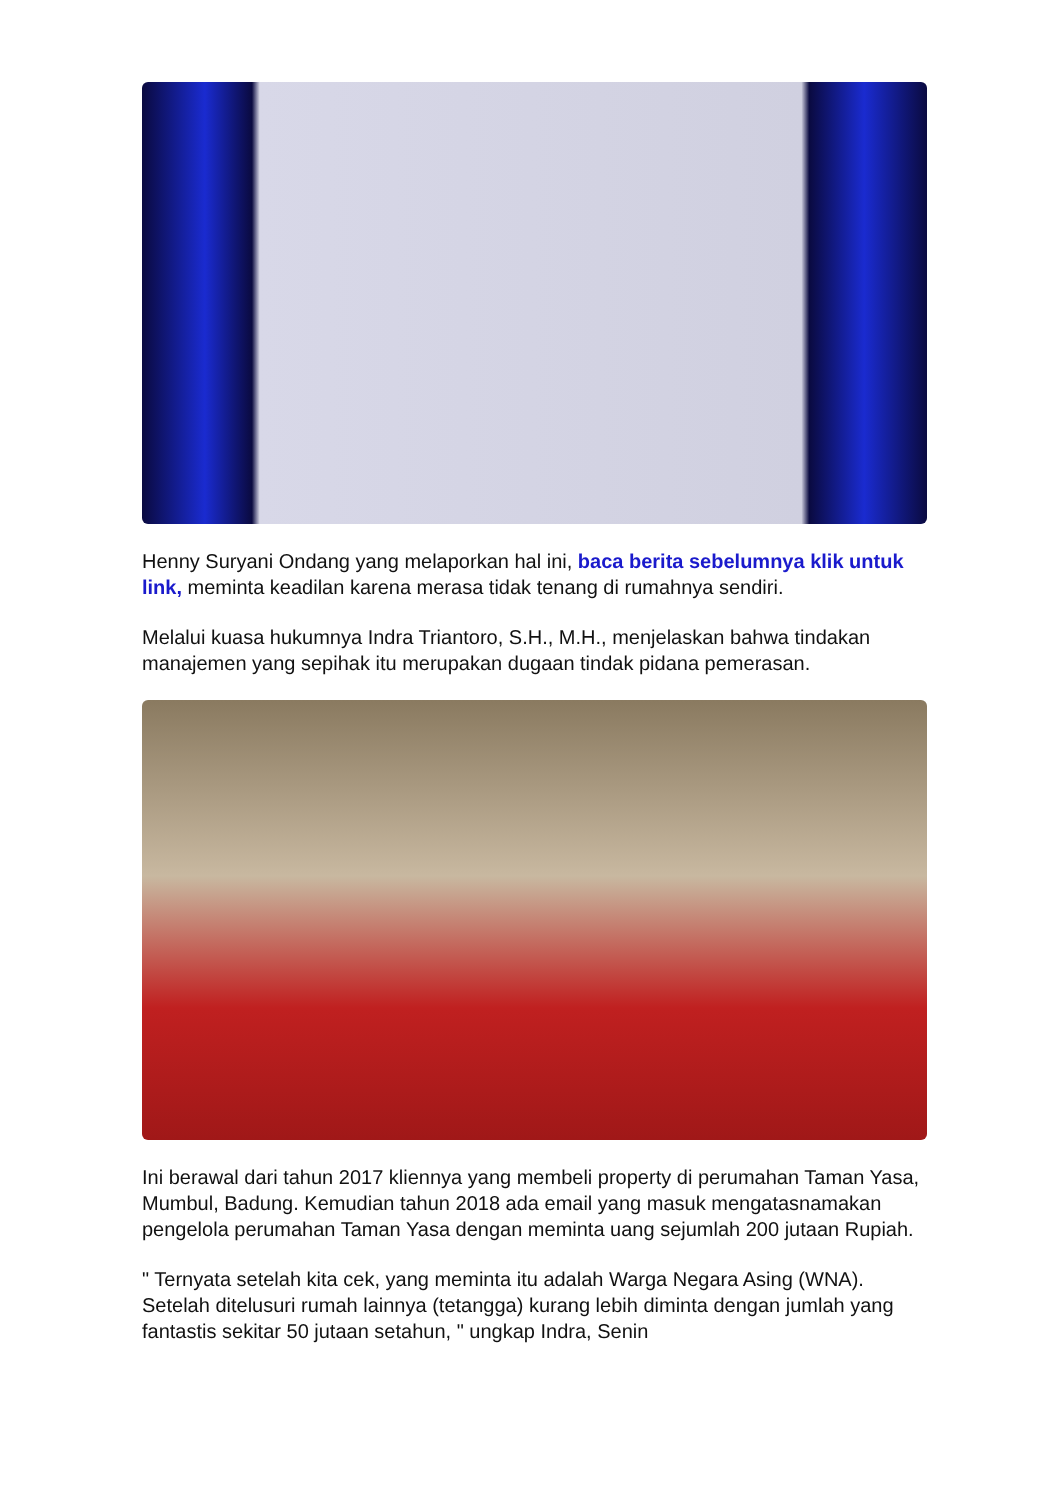Henny Suryani Ondang yang melaporkan hal ini, baca berita sebelumnya klik untuk link, meminta keadilan karena merasa tidak tenang di rumahnya sendiri.
Melalui kuasa hukumnya Indra Triantoro, S.H., M.H., menjelaskan bahwa tindakan manajemen yang sepihak itu merupakan dugaan tindak pidana pemerasan.
Ini berawal dari tahun 2017 kliennya yang membeli property di perumahan Taman Yasa, Mumbul, Badung. Kemudian tahun 2018 ada email yang masuk mengatasnamakan pengelola perumahan Taman Yasa dengan meminta uang sejumlah 200 jutaan Rupiah.
" Ternyata setelah kita cek, yang meminta itu adalah Warga Negara Asing (WNA). Setelah ditelusuri rumah lainnya (tetangga) kurang lebih diminta dengan jumlah yang fantastis sekitar 50 jutaan setahun, " ungkap Indra, Senin